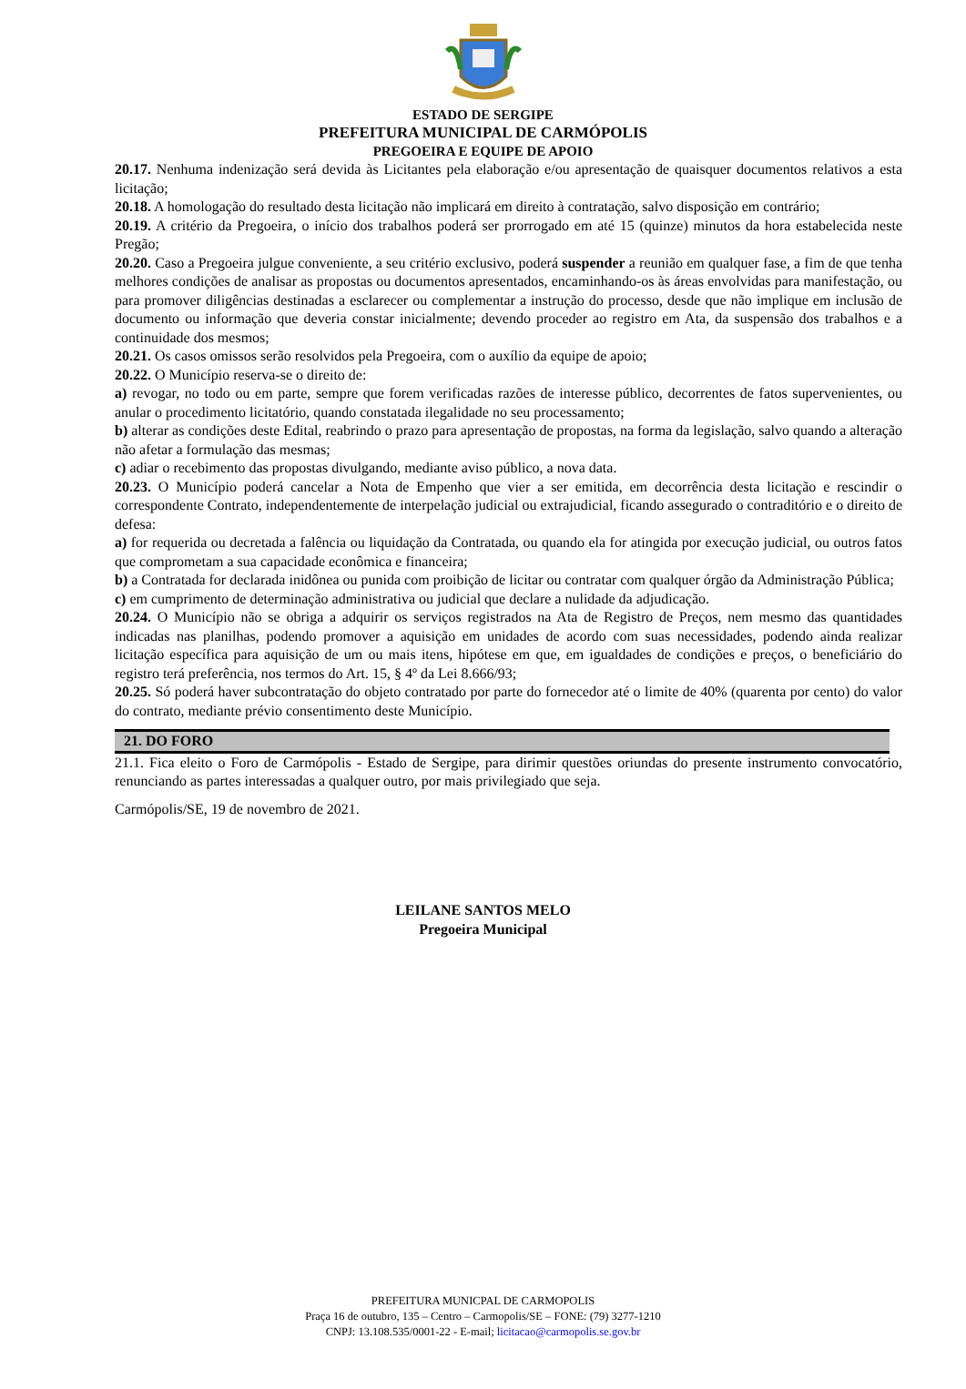ESTADO DE SERGIPE
PREFEITURA MUNICIPAL DE CARMÓPOLIS
PREGOEIRA E EQUIPE DE APOIO
20.17. Nenhuma indenização será devida às Licitantes pela elaboração e/ou apresentação de quaisquer documentos relativos a esta licitação;
20.18. A homologação do resultado desta licitação não implicará em direito à contratação, salvo disposição em contrário;
20.19. A critério da Pregoeira, o início dos trabalhos poderá ser prorrogado em até 15 (quinze) minutos da hora estabelecida neste Pregão;
20.20. Caso a Pregoeira julgue conveniente, a seu critério exclusivo, poderá suspender a reunião em qualquer fase, a fim de que tenha melhores condições de analisar as propostas ou documentos apresentados, encaminhando-os às áreas envolvidas para manifestação, ou para promover diligências destinadas a esclarecer ou complementar a instrução do processo, desde que não implique em inclusão de documento ou informação que deveria constar inicialmente; devendo proceder ao registro em Ata, da suspensão dos trabalhos e a continuidade dos mesmos;
20.21. Os casos omissos serão resolvidos pela Pregoeira, com o auxílio da equipe de apoio;
20.22. O Município reserva-se o direito de:
a) revogar, no todo ou em parte, sempre que forem verificadas razões de interesse público, decorrentes de fatos supervenientes, ou anular o procedimento licitatório, quando constatada ilegalidade no seu processamento;
b) alterar as condições deste Edital, reabrindo o prazo para apresentação de propostas, na forma da legislação, salvo quando a alteração não afetar a formulação das mesmas;
c) adiar o recebimento das propostas divulgando, mediante aviso público, a nova data.
20.23. O Município poderá cancelar a Nota de Empenho que vier a ser emitida, em decorrência desta licitação e rescindir o correspondente Contrato, independentemente de interpelação judicial ou extrajudicial, ficando assegurado o contraditório e o direito de defesa:
a) for requerida ou decretada a falência ou liquidação da Contratada, ou quando ela for atingida por execução judicial, ou outros fatos que comprometam a sua capacidade econômica e financeira;
b) a Contratada for declarada inidônea ou punida com proibição de licitar ou contratar com qualquer órgão da Administração Pública;
c) em cumprimento de determinação administrativa ou judicial que declare a nulidade da adjudicação.
20.24. O Município não se obriga a adquirir os serviços registrados na Ata de Registro de Preços, nem mesmo das quantidades indicadas nas planilhas, podendo promover a aquisição em unidades de acordo com suas necessidades, podendo ainda realizar licitação específica para aquisição de um ou mais itens, hipótese em que, em igualdades de condições e preços, o beneficiário do registro terá preferência, nos termos do Art. 15, § 4º da Lei 8.666/93;
20.25. Só poderá haver subcontratação do objeto contratado por parte do fornecedor até o limite de 40% (quarenta por cento) do valor do contrato, mediante prévio consentimento deste Município.
21. DO FORO
21.1. Fica eleito o Foro de Carmópolis - Estado de Sergipe, para dirimir questões oriundas do presente instrumento convocatório, renunciando as partes interessadas a qualquer outro, por mais privilegiado que seja.
Carmópolis/SE, 19 de novembro de 2021.
LEILANE SANTOS MELO
Pregoeira Municipal
PREFEITURA MUNICPAL DE CARMOPOLIS
Praça 16 de outubro, 135 – Centro – Carmopolis/SE – FONE: (79) 3277-1210
CNPJ: 13.108.535/0001-22 - E-mail; licitacao@carmopolis.se.gov.br